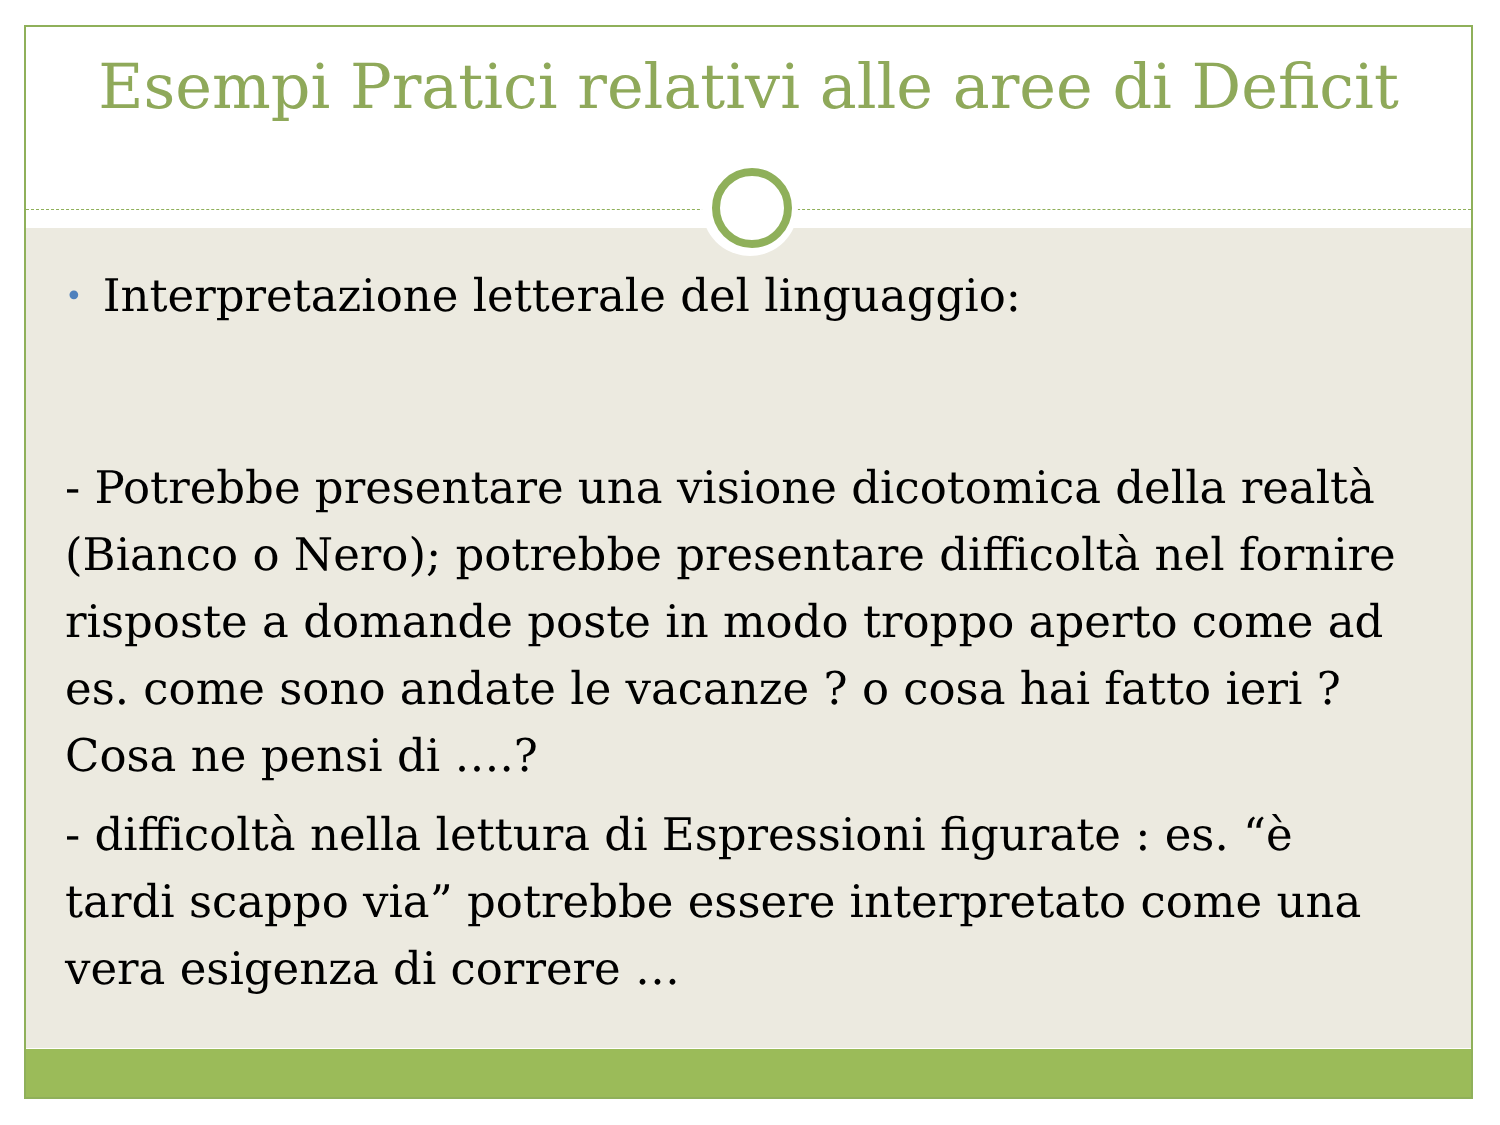Esempi Pratici relativi alle aree di Deficit
• Interpretazione letterale del linguaggio:
- Potrebbe presentare una visione dicotomica della realtà (Bianco o Nero); potrebbe presentare difficoltà nel fornire risposte a domande poste in modo troppo aperto come ad es. come sono andate le vacanze ? o cosa hai fatto ieri ? Cosa ne pensi di ….?
- difficoltà nella lettura di Espressioni figurate : es. “è tardi scappo via” potrebbe essere interpretato come una vera esigenza di correre …